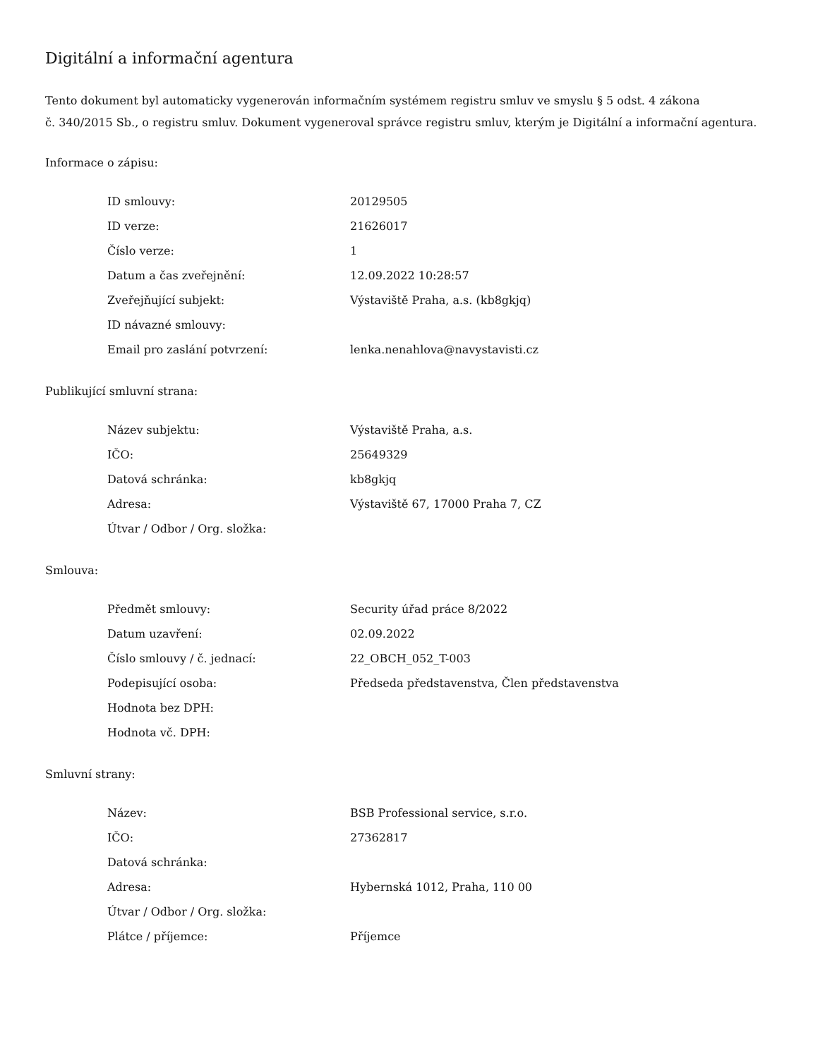Digitální a informační agentura
Tento dokument byl automaticky vygenerován informačním systémem registru smluv ve smyslu § 5 odst. 4 zákona
č. 340/2015 Sb., o registru smluv. Dokument vygeneroval správce registru smluv, kterým je Digitální a informační agentura.
Informace o zápisu:
| ID smlouvy: | 20129505 |
| ID verze: | 21626017 |
| Číslo verze: | 1 |
| Datum a čas zveřejnění: | 12.09.2022 10:28:57 |
| Zveřejňující subjekt: | Výstaviště Praha, a.s. (kb8gkjq) |
| ID návazné smlouvy: | |
| Email pro zaslání potvrzení: | lenka.nenahlova@navystavisti.cz |
Publikující smluvní strana:
| Název subjektu: | Výstaviště Praha, a.s. |
| IČO: | 25649329 |
| Datová schránka: | kb8gkjq |
| Adresa: | Výstaviště 67, 17000 Praha 7, CZ |
| Útvar / Odbor / Org. složka: | |
Smlouva:
| Předmět smlouvy: | Security úřad práce 8/2022 |
| Datum uzavření: | 02.09.2022 |
| Číslo smlouvy / č. jednací: | 22_OBCH_052_T-003 |
| Podepisující osoba: | Předseda představenstva, Člen představenstva |
| Hodnota bez DPH: | |
| Hodnota vč. DPH: | |
Smluvní strany:
| Název: | BSB Professional service, s.r.o. |
| IČO: | 27362817 |
| Datová schránka: | |
| Adresa: | Hybernská 1012, Praha, 110 00 |
| Útvar / Odbor / Org. složka: | |
| Plátce / příjemce: | Příjemce |